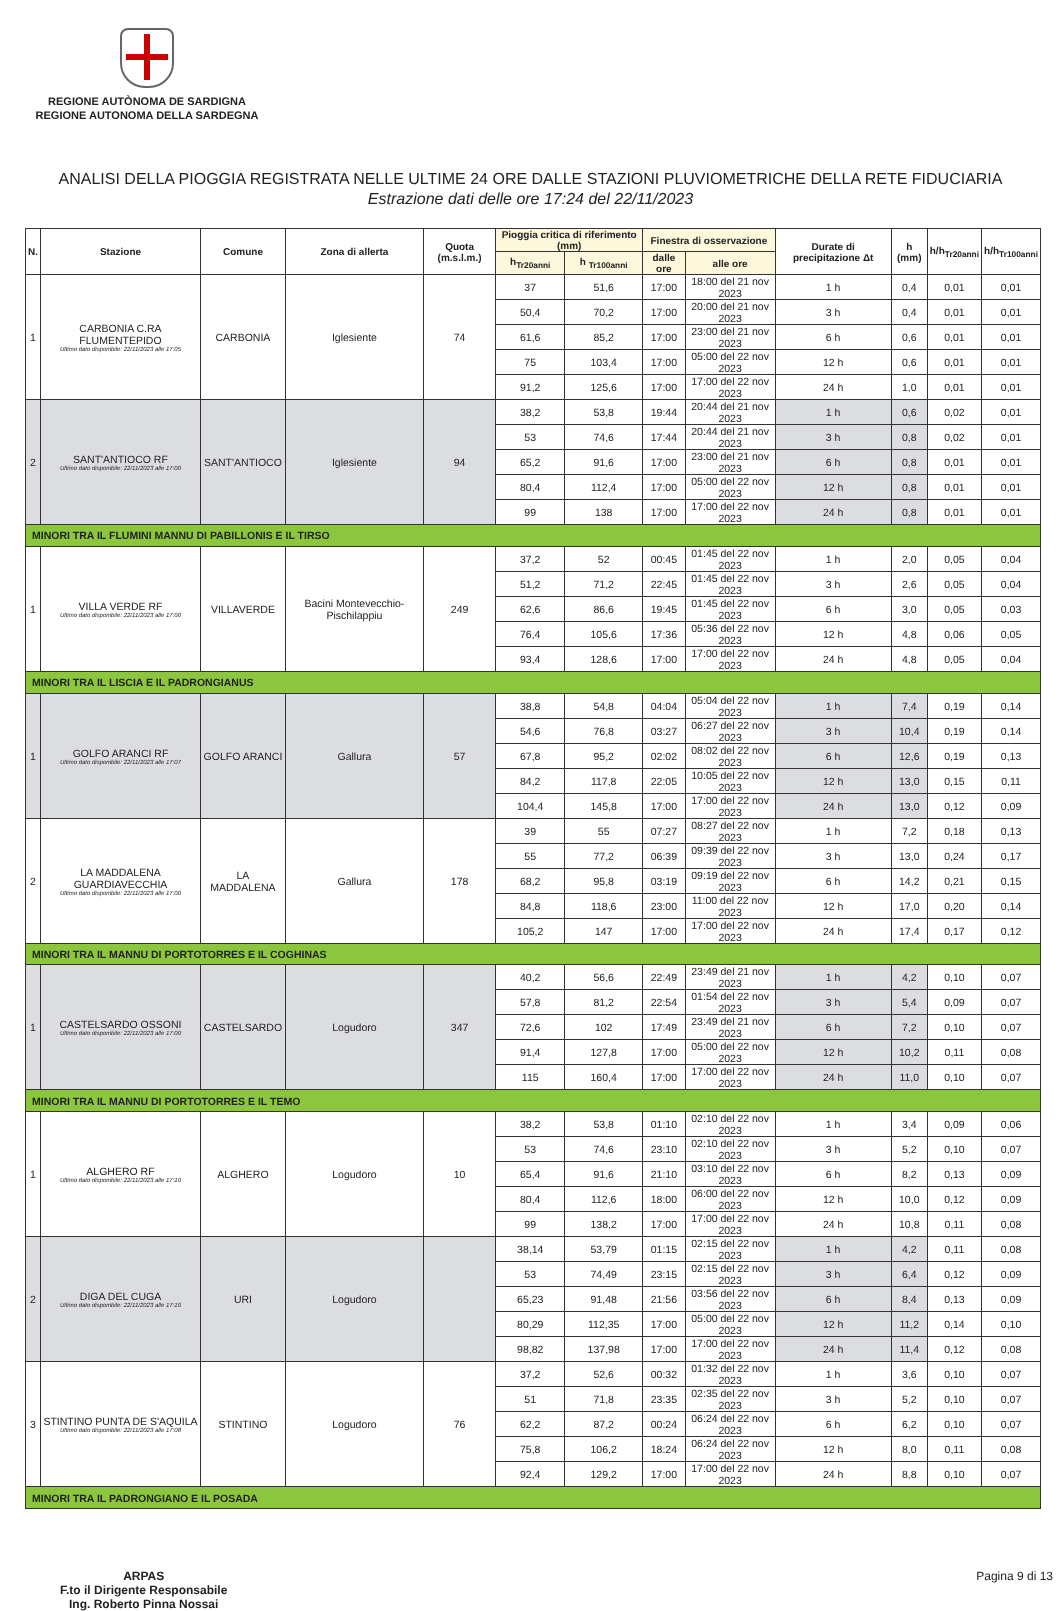REGIONE AUTÒNOMA DE SARDIGNA
REGIONE AUTONOMA DELLA SARDEGNA
ANALISI DELLA PIOGGIA REGISTRATA NELLE ULTIME 24 ORE DALLE STAZIONI PLUVIOMETRICHE DELLA RETE FIDUCIARIA
Estrazione dati delle ore 17:24 del 22/11/2023
| N. | Stazione | Comune | Zona di allerta | Quota (m.s.l.m.) | Pioggia critica di riferimento (mm) | | Finestra di osservazione | | Durate di precipitazione Δt | h (mm) | h/h<sub>Tr20anni</sub> | h/h<sub>Tr100anni</sub> |
| --- | --- | --- | --- | --- | --- | --- | --- | --- | --- | --- | --- | --- |
| | | | | | h<sub>Tr20anni</sub> | h <sub>Tr100anni</sub> | dalle ore | alle ore | | | | |
| 1 | CARBONIA C.RA FLUMENTEPIDO Ultimo dato disponibile: 22/11/2023 alle 17:05 | CARBONIA | Iglesiente | 74 | 37 | 51,6 | 17:00 | 18:00 del 21 nov 2023 | 1 h | 0,4 | 0,01 | 0,01 |
| | | | | | 50,4 | 70,2 | 17:00 | 20:00 del 21 nov 2023 | 3 h | 0,4 | 0,01 | 0,01 |
| | | | | | 61,6 | 85,2 | 17:00 | 23:00 del 21 nov 2023 | 6 h | 0,6 | 0,01 | 0,01 |
| | | | | | 75 | 103,4 | 17:00 | 05:00 del 22 nov 2023 | 12 h | 0,6 | 0,01 | 0,01 |
| | | | | | 91,2 | 125,6 | 17:00 | 17:00 del 22 nov 2023 | 24 h | 1,0 | 0,01 | 0,01 |
| 2 | SANT'ANTIOCO RF Ultimo dato disponibile: 22/11/2023 alle 17:00 | SANT'ANTIOCO | Iglesiente | 94 | 38,2 | 53,8 | 19:44 | 20:44 del 21 nov 2023 | 1 h | 0,6 | 0,02 | 0,01 |
| | | | | | 53 | 74,6 | 17:44 | 20:44 del 21 nov 2023 | 3 h | 0,8 | 0,02 | 0,01 |
| | | | | | 65,2 | 91,6 | 17:00 | 23:00 del 21 nov 2023 | 6 h | 0,8 | 0,01 | 0,01 |
| | | | | | 80,4 | 112,4 | 17:00 | 05:00 del 22 nov 2023 | 12 h | 0,8 | 0,01 | 0,01 |
| | | | | | 99 | 138 | 17:00 | 17:00 del 22 nov 2023 | 24 h | 0,8 | 0,01 | 0,01 |
| MINORI TRA IL FLUMINI MANNU DI PABILLONIS E IL TIRSO | | | | | | | | | | | | |
| 1 | VILLA VERDE RF Ultimo dato disponibile: 22/11/2023 alle 17:00 | VILLAVERDE | Bacini Montevecchio-Pischilappiu | 249 | 37,2 | 52 | 00:45 | 01:45 del 22 nov 2023 | 1 h | 2,0 | 0,05 | 0,04 |
| | | | | | 51,2 | 71,2 | 22:45 | 01:45 del 22 nov 2023 | 3 h | 2,6 | 0,05 | 0,04 |
| | | | | | 62,6 | 86,6 | 19:45 | 01:45 del 22 nov 2023 | 6 h | 3,0 | 0,05 | 0,03 |
| | | | | | 76,4 | 105,6 | 17:36 | 05:36 del 22 nov 2023 | 12 h | 4,8 | 0,06 | 0,05 |
| | | | | | 93,4 | 128,6 | 17:00 | 17:00 del 22 nov 2023 | 24 h | 4,8 | 0,05 | 0,04 |
| MINORI TRA IL LISCIA E IL PADRONGIANUS | | | | | | | | | | | | |
| 1 | GOLFO ARANCI RF Ultimo dato disponibile: 22/11/2023 alle 17:07 | GOLFO ARANCI | Gallura | 57 | 38,8 | 54,8 | 04:04 | 05:04 del 22 nov 2023 | 1 h | 7,4 | 0,19 | 0,14 |
| | | | | | 54,6 | 76,8 | 03:27 | 06:27 del 22 nov 2023 | 3 h | 10,4 | 0,19 | 0,14 |
| | | | | | 67,8 | 95,2 | 02:02 | 08:02 del 22 nov 2023 | 6 h | 12,6 | 0,19 | 0,13 |
| | | | | | 84,2 | 117,8 | 22:05 | 10:05 del 22 nov 2023 | 12 h | 13,0 | 0,15 | 0,11 |
| | | | | | 104,4 | 145,8 | 17:00 | 17:00 del 22 nov 2023 | 24 h | 13,0 | 0,12 | 0,09 |
| 2 | LA MADDALENA GUARDIAVECCHIA Ultimo dato disponibile: 22/11/2023 alle 17:00 | LA MADDALENA | Gallura | 178 | 39 | 55 | 07:27 | 08:27 del 22 nov 2023 | 1 h | 7,2 | 0,18 | 0,13 |
| | | | | | 55 | 77,2 | 06:39 | 09:39 del 22 nov 2023 | 3 h | 13,0 | 0,24 | 0,17 |
| | | | | | 68,2 | 95,8 | 03:19 | 09:19 del 22 nov 2023 | 6 h | 14,2 | 0,21 | 0,15 |
| | | | | | 84,8 | 118,6 | 23:00 | 11:00 del 22 nov 2023 | 12 h | 17,0 | 0,20 | 0,14 |
| | | | | | 105,2 | 147 | 17:00 | 17:00 del 22 nov 2023 | 24 h | 17,4 | 0,17 | 0,12 |
| MINORI TRA IL MANNU DI PORTOTORRES E IL COGHINAS | | | | | | | | | | | | |
| 1 | CASTELSARDO OSSONI Ultimo dato disponibile: 22/11/2023 alle 17:00 | CASTELSARDO | Logudoro | 347 | 40,2 | 56,6 | 22:49 | 23:49 del 21 nov 2023 | 1 h | 4,2 | 0,10 | 0,07 |
| | | | | | 57,8 | 81,2 | 22:54 | 01:54 del 22 nov 2023 | 3 h | 5,4 | 0,09 | 0,07 |
| | | | | | 72,6 | 102 | 17:49 | 23:49 del 21 nov 2023 | 6 h | 7,2 | 0,10 | 0,07 |
| | | | | | 91,4 | 127,8 | 17:00 | 05:00 del 22 nov 2023 | 12 h | 10,2 | 0,11 | 0,08 |
| | | | | | 115 | 160,4 | 17:00 | 17:00 del 22 nov 2023 | 24 h | 11,0 | 0,10 | 0,07 |
| MINORI TRA IL MANNU DI PORTOTORRES E IL TEMO | | | | | | | | | | | | |
| 1 | ALGHERO RF Ultimo dato disponibile: 22/11/2023 alle 17:10 | ALGHERO | Logudoro | 10 | 38,2 | 53,8 | 01:10 | 02:10 del 22 nov 2023 | 1 h | 3,4 | 0,09 | 0,06 |
| | | | | | 53 | 74,6 | 23:10 | 02:10 del 22 nov 2023 | 3 h | 5,2 | 0,10 | 0,07 |
| | | | | | 65,4 | 91,6 | 21:10 | 03:10 del 22 nov 2023 | 6 h | 8,2 | 0,13 | 0,09 |
| | | | | | 80,4 | 112,6 | 18:00 | 06:00 del 22 nov 2023 | 12 h | 10,0 | 0,12 | 0,09 |
| | | | | | 99 | 138,2 | 17:00 | 17:00 del 22 nov 2023 | 24 h | 10,8 | 0,11 | 0,08 |
| 2 | DIGA DEL CUGA Ultimo dato disponibile: 22/11/2023 alle 17:10 | URI | Logudoro | | 38,14 | 53,79 | 01:15 | 02:15 del 22 nov 2023 | 1 h | 4,2 | 0,11 | 0,08 |
| | | | | | 53 | 74,49 | 23:15 | 02:15 del 22 nov 2023 | 3 h | 6,4 | 0,12 | 0,09 |
| | | | | | 65,23 | 91,48 | 21:56 | 03:56 del 22 nov 2023 | 6 h | 8,4 | 0,13 | 0,09 |
| | | | | | 80,29 | 112,35 | 17:00 | 05:00 del 22 nov 2023 | 12 h | 11,2 | 0,14 | 0,10 |
| | | | | | 98,82 | 137,98 | 17:00 | 17:00 del 22 nov 2023 | 24 h | 11,4 | 0,12 | 0,08 |
| 3 | STINTINO PUNTA DE S'AQUILA Ultimo dato disponibile: 22/11/2023 alle 17:08 | STINTINO | Logudoro | 76 | 37,2 | 52,6 | 00:32 | 01:32 del 22 nov 2023 | 1 h | 3,6 | 0,10 | 0,07 |
| | | | | | 51 | 71,8 | 23:35 | 02:35 del 22 nov 2023 | 3 h | 5,2 | 0,10 | 0,07 |
| | | | | | 62,2 | 87,2 | 00:24 | 06:24 del 22 nov 2023 | 6 h | 6,2 | 0,10 | 0,07 |
| | | | | | 75,8 | 106,2 | 18:24 | 06:24 del 22 nov 2023 | 12 h | 8,0 | 0,11 | 0,08 |
| | | | | | 92,4 | 129,2 | 17:00 | 17:00 del 22 nov 2023 | 24 h | 8,8 | 0,10 | 0,07 |
| MINORI TRA IL PADRONGIANO E IL POSADA | | | | | | | | | | | | |
ARPAS
F.to il Dirigente Responsabile
Ing. Roberto Pinna Nossai
Pagina 9 di 13